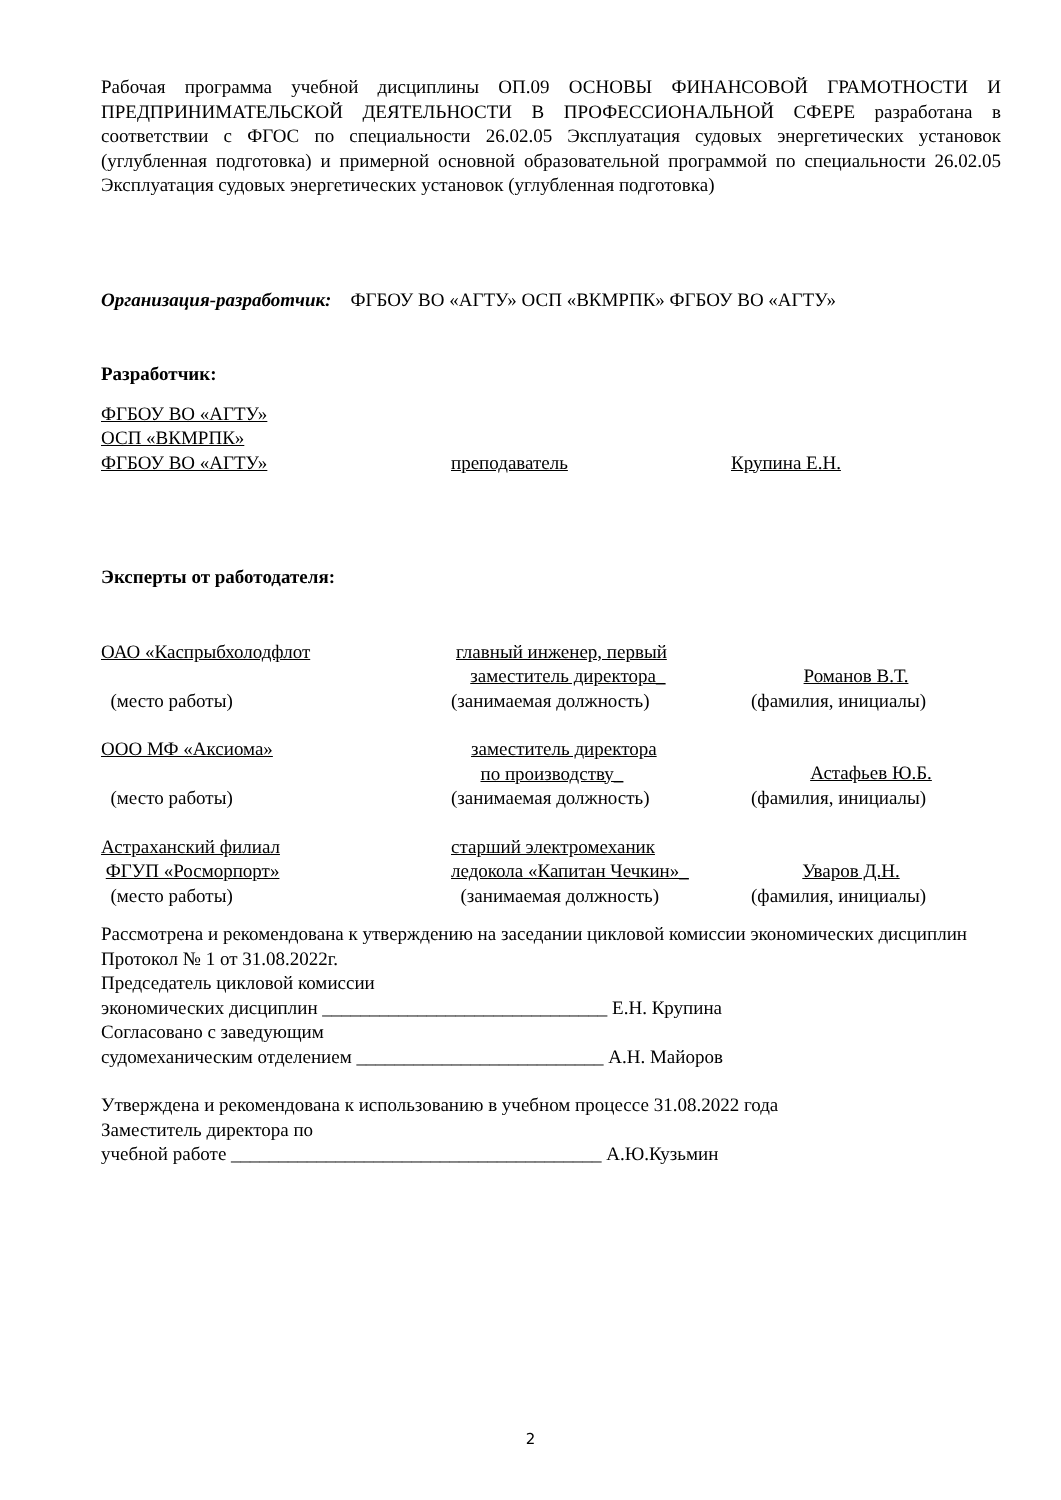Рабочая программа учебной дисциплины ОП.09 ОСНОВЫ ФИНАНСОВОЙ ГРАМОТНОСТИ И ПРЕДПРИНИМАТЕЛЬСКОЙ ДЕЯТЕЛЬНОСТИ В ПРОФЕССИОНАЛЬНОЙ СФЕРЕ разработана в соответствии с ФГОС по специальности 26.02.05 Эксплуатация судовых энергетических установок (углубленная подготовка) и примерной основной образовательной программой по специальности 26.02.05 Эксплуатация судовых энергетических установок (углубленная подготовка)
Организация-разработчик: ФГБОУ ВО «АГТУ» ОСП «ВКМРПК» ФГБОУ ВО «АГТУ»
Разработчик:
ФГБОУ ВО «АГТУ»
ОСП «ВКМРПК»
ФГБОУ ВО «АГТУ» преподаватель Крупина Е.Н.
Эксперты от работодателя:
ОАО «Каспрыбхолодфлот главный инженер, первый
заместитель директора_
Романов В.Т.
(место работы) (занимаемая должность) (фамилия, инициалы)
ООО МФ «Аксиома» заместитель директора
по производству_
Астафьев Ю.Б.
(место работы) (занимаемая должность) (фамилия, инициалы)
Астраханский филиал
ФГУП «Росморпорт»
старший электромеханик
ледокола «Капитан Чечкин»_
Уваров Д.Н.
(место работы) (занимаемая должность) (фамилия, инициалы)
Рассмотрена и рекомендована к утверждению на заседании цикловой комиссии экономических дисциплин
Протокол № 1 от 31.08.2022г.
Председатель цикловой комиссии
экономических дисциплин ______________________________ Е.Н. Крупина
Согласовано с заведующим
судомеханическим отделением __________________________ А.Н. Майоров
Утверждена и рекомендована к использованию в учебном процессе 31.08.2022 года
Заместитель директора по
учебной работе _______________________________________ А.Ю.Кузьмин
2